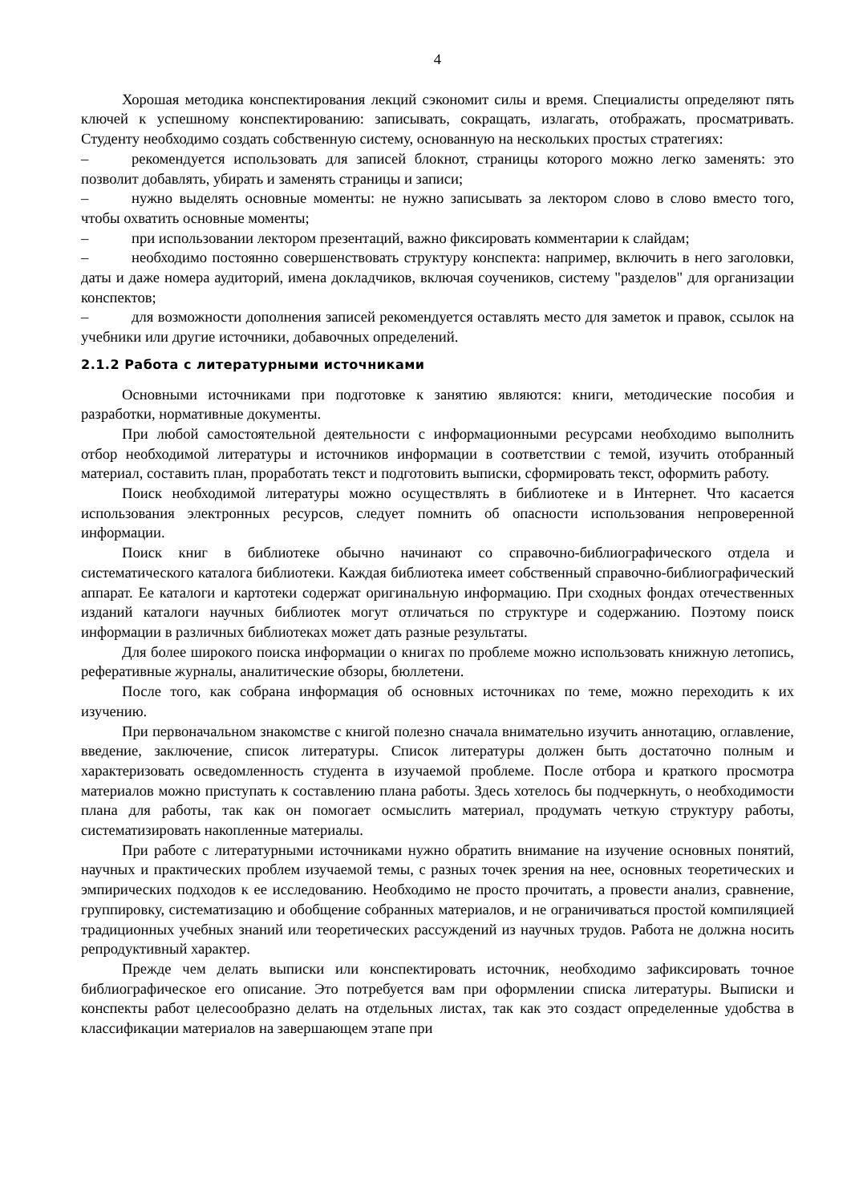4
Хорошая методика конспектирования лекций сэкономит силы и время. Специалисты определяют пять ключей к успешному конспектированию: записывать, сокращать, излагать, отображать, просматривать. Студенту необходимо создать собственную систему, основанную на нескольких простых стратегиях:
– рекомендуется использовать для записей блокнот, страницы которого можно легко заменять: это позволит добавлять, убирать и заменять страницы и записи;
– нужно выделять основные моменты: не нужно записывать за лектором слово в слово вместо того, чтобы охватить основные моменты;
– при использовании лектором презентаций, важно фиксировать комментарии к слайдам;
– необходимо постоянно совершенствовать структуру конспекта: например, включить в него заголовки, даты и даже номера аудиторий, имена докладчиков, включая соучеников, систему "разделов" для организации конспектов;
– для возможности дополнения записей рекомендуется оставлять место для заметок и правок, ссылок на учебники или другие источники, добавочных определений.
2.1.2 Работа с литературными источниками
Основными источниками при подготовке к занятию являются: книги, методические пособия и разработки, нормативные документы.
При любой самостоятельной деятельности с информационными ресурсами необходимо выполнить отбор необходимой литературы и источников информации в соответствии с темой, изучить отобранный материал, составить план, проработать текст и подготовить выписки, сформировать текст, оформить работу.
Поиск необходимой литературы можно осуществлять в библиотеке и в Интернет. Что касается использования электронных ресурсов, следует помнить об опасности использования непроверенной информации.
Поиск книг в библиотеке обычно начинают со справочно-библиографического отдела и систематического каталога библиотеки. Каждая библиотека имеет собственный справочно-библиографический аппарат. Ее каталоги и картотеки содержат оригинальную информацию. При сходных фондах отечественных изданий каталоги научных библиотек могут отличаться по структуре и содержанию. Поэтому поиск информации в различных библиотеках может дать разные результаты.
Для более широкого поиска информации о книгах по проблеме можно использовать книжную летопись, реферативные журналы, аналитические обзоры, бюллетени.
После того, как собрана информация об основных источниках по теме, можно переходить к их изучению.
При первоначальном знакомстве с книгой полезно сначала внимательно изучить аннотацию, оглавление, введение, заключение, список литературы. Список литературы должен быть достаточно полным и характеризовать осведомленность студента в изучаемой проблеме. После отбора и краткого просмотра материалов можно приступать к составлению плана работы. Здесь хотелось бы подчеркнуть, о необходимости плана для работы, так как он помогает осмыслить материал, продумать четкую структуру работы, систематизировать накопленные материалы.
При работе с литературными источниками нужно обратить внимание на изучение основных понятий, научных и практических проблем изучаемой темы, с разных точек зрения на нее, основных теоретических и эмпирических подходов к ее исследованию. Необходимо не просто прочитать, а провести анализ, сравнение, группировку, систематизацию и обобщение собранных материалов, и не ограничиваться простой компиляцией традиционных учебных знаний или теоретических рассуждений из научных трудов. Работа не должна носить репродуктивный характер.
Прежде чем делать выписки или конспектировать источник, необходимо зафиксировать точное библиографическое его описание. Это потребуется вам при оформлении списка литературы. Выписки и конспекты работ целесообразно делать на отдельных листах, так как это создаст определенные удобства в классификации материалов на завершающем этапе при